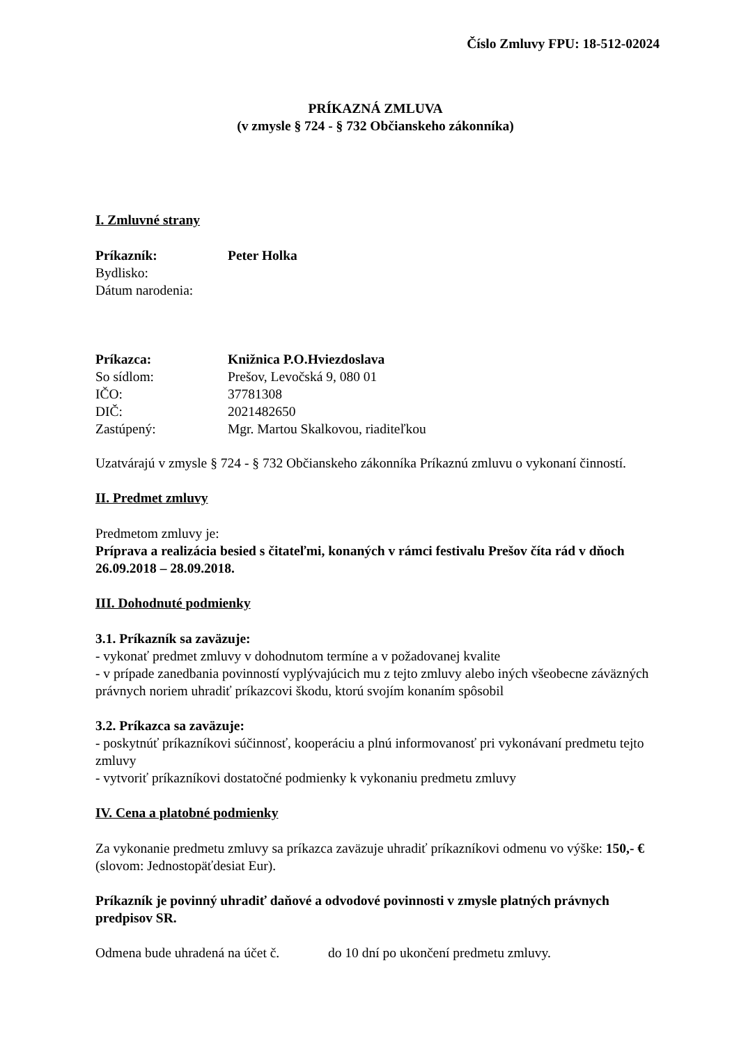Číslo Zmluvy FPU: 18-512-02024
PRÍKAZNÁ ZMLUVA
(v zmysle § 724 - § 732 Občianskeho zákonníka)
I. Zmluvné strany
Príkazník: Peter Holka
Bydlisko:
Dátum narodenia:
Príkazca: Knižnica P.O.Hviezdoslava
So sídlom: Prešov, Levočská 9, 080 01
IČO: 37781308
DIČ: 2021482650
Zastúpený: Mgr. Martou Skalkovou, riaditeľkou
Uzatvárajú v zmysle § 724 - § 732 Občianskeho zákonníka Príkaznú zmluvu o vykonaní činností.
II. Predmet zmluvy
Predmetom zmluvy je:
Príprava a realizácia besied s čitateľmi, konaných v rámci festivalu Prešov číta rád v dňoch 26.09.2018 – 28.09.2018.
III. Dohodnuté podmienky
3.1. Príkazník sa zaväzuje:
- vykonať predmet zmluvy v dohodnutom termíne a v požadovanej kvalite
- v prípade zanedbania povinností vyplývajúcich mu z tejto zmluvy alebo iných všeobecne záväzných právnych noriem uhradiť príkazcovi škodu, ktorú svojím konaním spôsobil
3.2. Príkazca sa zaväzuje:
- poskytnúť príkazníkovi súčinnosť, kooperáciu a plnú informovanosť pri vykonávaní predmetu tejto zmluvy
- vytvoriť príkazníkovi dostatočné podmienky k vykonaniu predmetu zmluvy
IV. Cena a platobné podmienky
Za vykonanie predmetu zmluvy sa príkazca zaväzuje uhradiť príkazníkovi odmenu vo výške: 150,- € (slovom: Jednostopäťdesiat Eur).
Príkazník je povinný uhradiť daňové a odvodové povinnosti v zmysle platných právnych predpisov SR.
Odmena bude uhradená na účet č. do 10 dní po ukončení predmetu zmluvy.